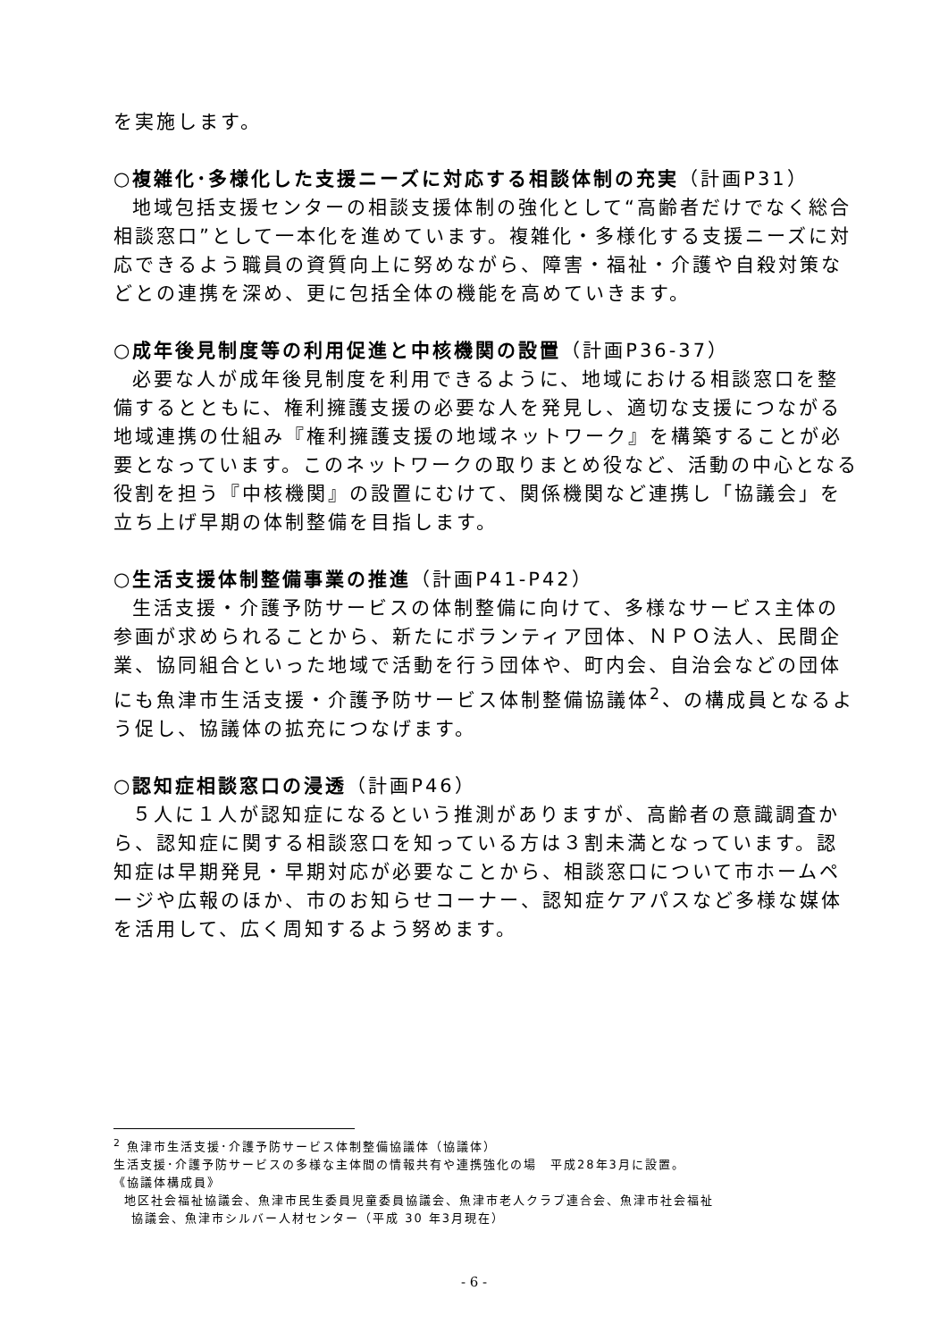を実施します。
○複雑化･多様化した支援ニーズに対応する相談体制の充実（計画P31）
地域包括支援センターの相談支援体制の強化として“高齢者だけでなく総合相談窓口”として一本化を進めています。複雑化・多様化する支援ニーズに対応できるよう職員の資質向上に努めながら、障害・福祉・介護や自殺対策などとの連携を深め、更に包括全体の機能を高めていきます。
○成年後見制度等の利用促進と中核機関の設置（計画P36-37）
必要な人が成年後見制度を利用できるように、地域における相談窓口を整備するとともに、権利擁護支援の必要な人を発見し、適切な支援につながる地域連携の仕組み『権利擁護支援の地域ネットワーク』を構築することが必要となっています。このネットワークの取りまとめ役など、活動の中心となる役割を担う『中核機関』の設置にむけて、関係機関など連携し「協議会」を立ち上げ早期の体制整備を目指します。
○生活支援体制整備事業の推進（計画P41-P42）
生活支援・介護予防サービスの体制整備に向けて、多様なサービス主体の参画が求められることから、新たにボランティア団体、ＮＰＯ法人、民間企業、協同組合といった地域で活動を行う団体や、町内会、自治会などの団体にも魚津市生活支援・介護予防サービス体制整備協議体<sup>2</sup>、の構成員となるよう促し、協議体の拡充につなげます。
○認知症相談窓口の浸透（計画P46）
５人に１人が認知症になるという推測がありますが、高齢者の意識調査から、認知症に関する相談窓口を知っている方は３割未満となっています。認知症は早期発見・早期対応が必要なことから、相談窓口について市ホームページや広報のほか、市のお知らせコーナー、認知症ケアパスなど多様な媒体を活用して、広く周知するよう努めます。
<sup>2</sup> 魚津市生活支援･介護予防サービス体制整備協議体（協議体）
生活支援･介護予防サービスの多様な主体間の情報共有や連携強化の場　平成28年3月に設置。
《協議体構成員》
地区社会福祉協議会、魚津市民生委員児童委員協議会、魚津市老人クラブ連合会、魚津市社会福祉
協議会、魚津市シルバー人材センター（平成 30 年3月現在）
- 6 -